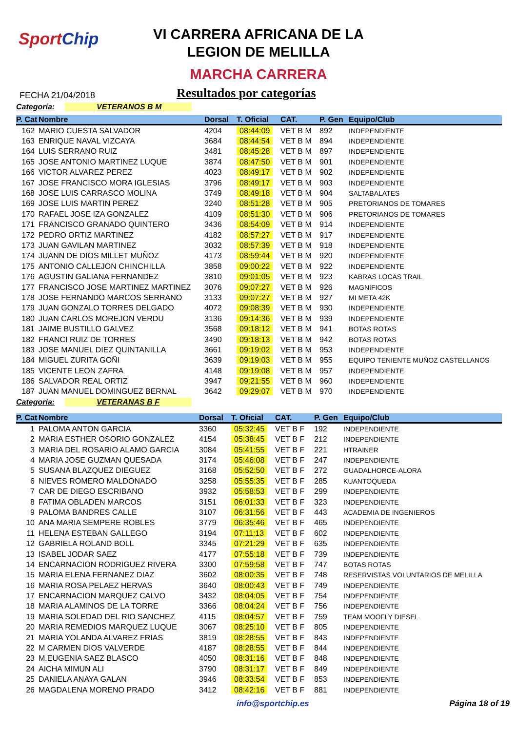SportChip
VI CARRERA AFRICANA DE LA
LEGION DE MELILLA
MARCHA CARRERA
FECHA 21/04/2018 Resultados por categorías
Categoría: VETERANOS B M
| P. Cat | Nombre | Dorsal | T. Oficial | CAT. | P. Gen | Equipo/Club |
| --- | --- | --- | --- | --- | --- | --- |
| 162 | MARIO CUESTA SALVADOR | 4204 | 08:44:09 | VET B M | 892 | INDEPENDIENTE |
| 163 | ENRIQUE NAVAL VIZCAYA | 3684 | 08:44:54 | VET B M | 894 | INDEPENDIENTE |
| 164 | LUIS SERRANO RUIZ | 3481 | 08:45:28 | VET B M | 897 | INDEPENDIENTE |
| 165 | JOSE ANTONIO MARTINEZ LUQUE | 3874 | 08:47:50 | VET B M | 901 | INDEPENDIENTE |
| 166 | VICTOR ALVAREZ PEREZ | 4023 | 08:49:17 | VET B M | 902 | INDEPENDIENTE |
| 167 | JOSE FRANCISCO MORA IGLESIAS | 3796 | 08:49:17 | VET B M | 903 | INDEPENDIENTE |
| 168 | JOSE LUIS CARRASCO MOLINA | 3749 | 08:49:18 | VET B M | 904 | SALTABALATES |
| 169 | JOSE LUIS MARTIN PEREZ | 3240 | 08:51:28 | VET B M | 905 | PRETORIANOS DE TOMARES |
| 170 | RAFAEL JOSE IZA GONZALEZ | 4109 | 08:51:30 | VET B M | 906 | PRETORIANOS DE TOMARES |
| 171 | FRANCISCO GRANADO QUINTERO | 3436 | 08:54:09 | VET B M | 914 | INDEPENDIENTE |
| 172 | PEDRO ORTIZ MARTINEZ | 4182 | 08:57:27 | VET B M | 917 | INDEPENDIENTE |
| 173 | JUAN GAVILAN MARTINEZ | 3032 | 08:57:39 | VET B M | 918 | INDEPENDIENTE |
| 174 | JUANN DE DIOS MILLET MUÑOZ | 4173 | 08:59:44 | VET B M | 920 | INDEPENDIENTE |
| 175 | ANTONIO CALLEJON CHINCHILLA | 3858 | 09:00:22 | VET B M | 922 | INDEPENDIENTE |
| 176 | AGUSTIN GALIANA FERNANDEZ | 3810 | 09:01:05 | VET B M | 923 | KABRAS LOCAS TRAIL |
| 177 | FRANCISCO JOSE MARTINEZ MARTINEZ | 3076 | 09:07:27 | VET B M | 926 | MAGNíFICOS |
| 178 | JOSE FERNANDO MARCOS SERRANO | 3133 | 09:07:27 | VET B M | 927 | MI META 42K |
| 179 | JUAN GONZALO TORRES DELGADO | 4072 | 09:08:39 | VET B M | 930 | INDEPENDIENTE |
| 180 | JUAN CARLOS MOREJON VERDU | 3136 | 09:14:36 | VET B M | 939 | INDEPENDIENTE |
| 181 | JAIME BUSTILLO GALVEZ | 3568 | 09:18:12 | VET B M | 941 | BOTAS ROTAS |
| 182 | FRANCI RUIZ DE TORRES | 3490 | 09:18:13 | VET B M | 942 | BOTAS ROTAS |
| 183 | JOSE MANUEL DIEZ QUINTANILLA | 3661 | 09:19:02 | VET B M | 953 | INDEPENDIENTE |
| 184 | MIGUEL ZURITA GOÑI | 3639 | 09:19:03 | VET B M | 955 | EQUIPO TENIENTE MUÑOZ CASTELLANOS |
| 185 | VICENTE LEON ZAFRA | 4148 | 09:19:08 | VET B M | 957 | INDEPENDIENTE |
| 186 | SALVADOR REAL ORTIZ | 3947 | 09:21:55 | VET B M | 960 | INDEPENDIENTE |
| 187 | JUAN MANUEL DOMINGUEZ BERNAL | 3642 | 09:29:07 | VET B M | 970 | INDEPENDIENTE |
Categoría: VETERANAS B F
| P. Cat | Nombre | Dorsal | T. Oficial | CAT. | P. Gen | Equipo/Club |
| --- | --- | --- | --- | --- | --- | --- |
| 1 | PALOMA ANTON GARCIA | 3360 | 05:32:45 | VET B F | 192 | INDEPENDIENTE |
| 2 | MARIA ESTHER OSORIO GONZALEZ | 4154 | 05:38:45 | VET B F | 212 | INDEPENDIENTE |
| 3 | MARIA DEL ROSARIO ALAMO GARCIA | 3084 | 05:41:55 | VET B F | 221 | HTRAINER |
| 4 | MARIA JOSE GUZMAN QUESADA | 3174 | 05:46:08 | VET B F | 247 | INDEPENDIENTE |
| 5 | SUSANA BLAZQUEZ DIEGUEZ | 3168 | 05:52:50 | VET B F | 272 | GUADALHORCE-ALORA |
| 6 | NIEVES ROMERO MALDONADO | 3258 | 05:55:35 | VET B F | 285 | KUANTOQUEDA |
| 7 | CAR DE DIEGO ESCRIBANO | 3932 | 05:58:53 | VET B F | 299 | INDEPENDIENTE |
| 8 | FATIMA OBLADEN MARCOS | 3151 | 06:01:33 | VET B F | 323 | INDEPENDIENTE |
| 9 | PALOMA BANDRES CALLE | 3107 | 06:31:56 | VET B F | 443 | ACADEMIA DE INGENIEROS |
| 10 | ANA MARIA SEMPERE ROBLES | 3779 | 06:35:46 | VET B F | 465 | INDEPENDIENTE |
| 11 | HELENA ESTEBAN GALLEGO | 3194 | 07:11:13 | VET B F | 602 | INDEPENDIENTE |
| 12 | GABRIELA ROLAND BOLL | 3345 | 07:21:29 | VET B F | 635 | INDEPENDIENTE |
| 13 | ISABEL JODAR SAEZ | 4177 | 07:55:18 | VET B F | 739 | INDEPENDIENTE |
| 14 | ENCARNACION RODRIGUEZ RIVERA | 3300 | 07:59:58 | VET B F | 747 | BOTAS ROTAS |
| 15 | MARIA ELENA FERNANEZ DIAZ | 3602 | 08:00:35 | VET B F | 748 | RESERVISTAS VOLUNTARIOS DE MELILLA |
| 16 | MARIA ROSA PELAEZ HERVAS | 3640 | 08:00:43 | VET B F | 749 | INDEPENDIENTE |
| 17 | ENCARNACION MARQUEZ CALVO | 3432 | 08:04:05 | VET B F | 754 | INDEPENDIENTE |
| 18 | MARIA ALAMINOS DE LA TORRE | 3366 | 08:04:24 | VET B F | 756 | INDEPENDIENTE |
| 19 | MARIA SOLEDAD DEL RIO SANCHEZ | 4115 | 08:04:57 | VET B F | 759 | TEAM MOOFLY DIESEL |
| 20 | MARIA REMEDIOS MARQUEZ LUQUE | 3067 | 08:25:10 | VET B F | 805 | INDEPENDIENTE |
| 21 | MARIA YOLANDA ALVAREZ FRIAS | 3819 | 08:28:55 | VET B F | 843 | INDEPENDIENTE |
| 22 | M CARMEN DIOS VALVERDE | 4187 | 08:28:55 | VET B F | 844 | INDEPENDIENTE |
| 23 | M.EUGENIA SAEZ BLASCO | 4050 | 08:31:16 | VET B F | 848 | INDEPENDIENTE |
| 24 | AICHA MIMUN ALI | 3790 | 08:31:17 | VET B F | 849 | INDEPENDIENTE |
| 25 | DANIELA ANAYA GALAN | 3946 | 08:33:54 | VET B F | 853 | INDEPENDIENTE |
| 26 | MAGDALENA MORENO PRADO | 3412 | 08:42:16 | VET B F | 881 | INDEPENDIENTE |
info@sportchip.es Página 18 of 19